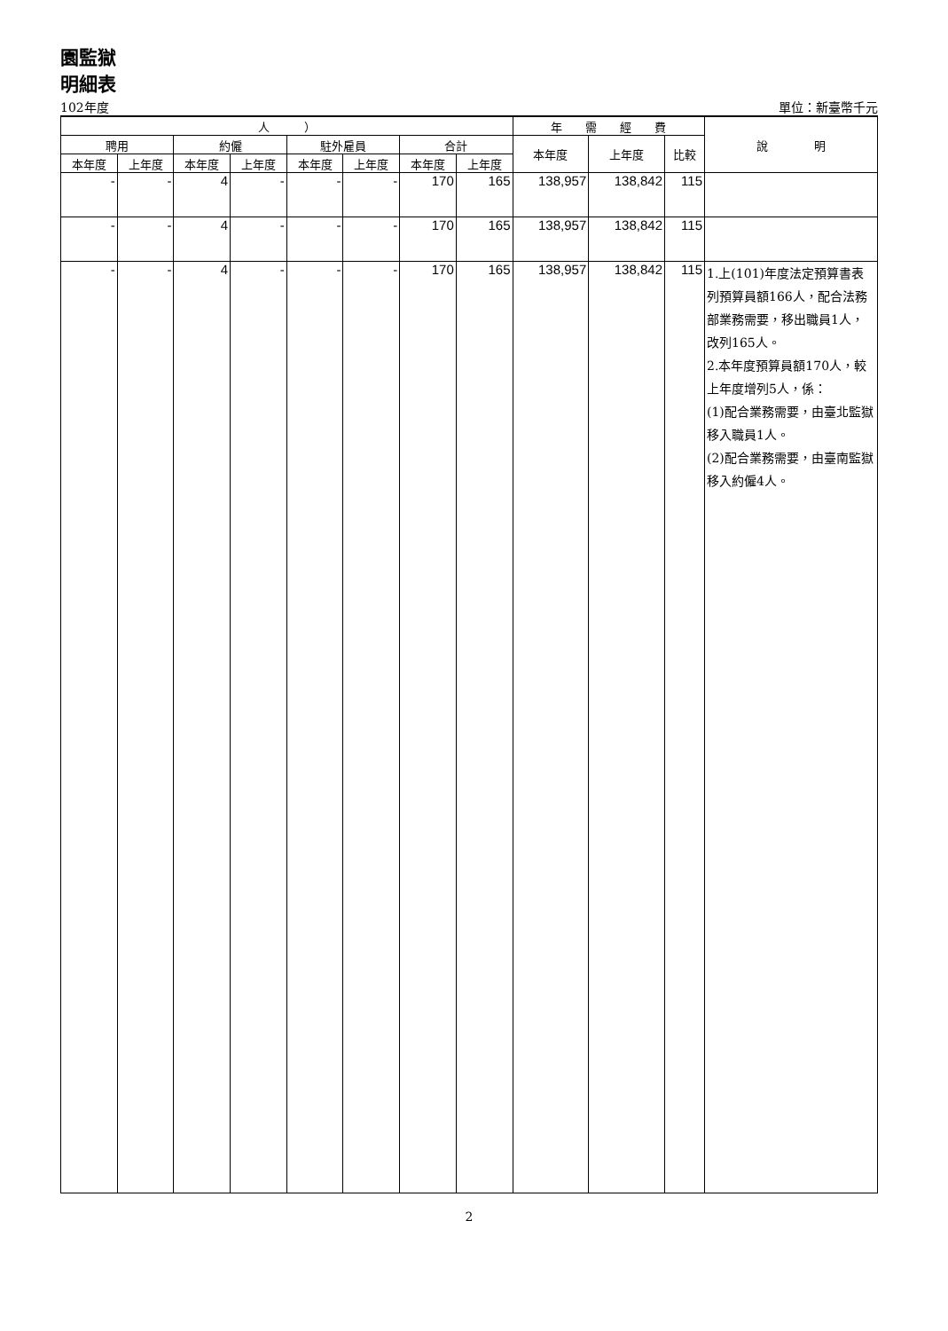園監獄
明細表
102年度 單位：新臺幣千元
| 人 ） | | | | | | | | 年 需 經 費 | | | 說 明 |
| --- | --- | --- | --- | --- | --- | --- | --- | --- | --- | --- | --- |
| 聘用 | | 約僱 | | 駐外雇員 | | 合計 | | 本年度 | 上年度 | 比較 | |
| 本年度 | 上年度 | 本年度 | 上年度 | 本年度 | 上年度 | 本年度 | 上年度 | | | | |
| - | - | 4 | - | - | - | 170 | 165 | 138,957 | 138,842 | 115 | |
| - | - | 4 | - | - | - | 170 | 165 | 138,957 | 138,842 | 115 | |
| - | - | 4 | - | - | - | 170 | 165 | 138,957 | 138,842 | 115 | 1.上(101)年度法定預算書表列預算員額166人，配合法務部業務需要，移出職員1人，改列165人。 2.本年度預算員額170人，較上年度增列5人，係： (1)配合業務需要，由臺北監獄移入職員1人。 (2)配合業務需要，由臺南監獄移入約僱4人。 |
2